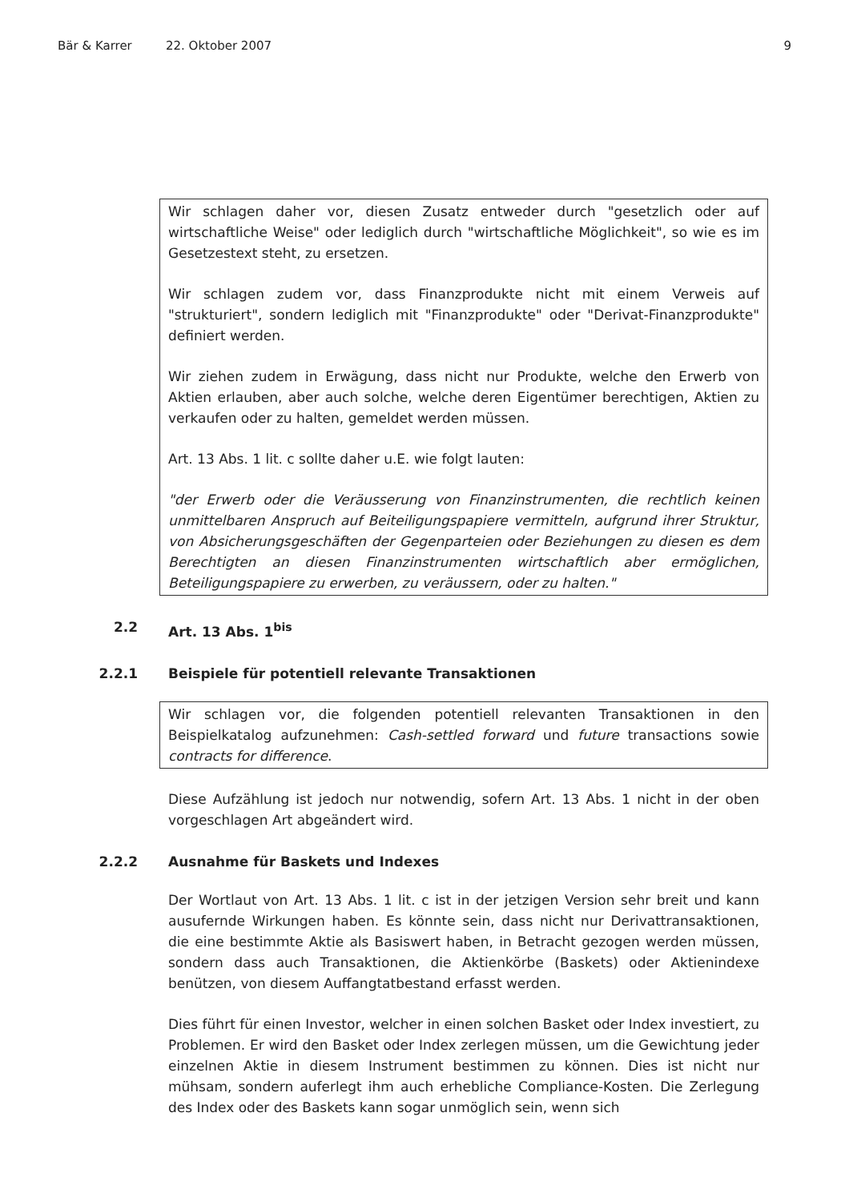Bär & Karrer 22. Oktober 2007 9
Wir schlagen daher vor, diesen Zusatz entweder durch "gesetzlich oder auf wirtschaftliche Weise" oder lediglich durch "wirtschaftliche Möglichkeit", so wie es im Gesetzestext steht, zu ersetzen.
Wir schlagen zudem vor, dass Finanzprodukte nicht mit einem Verweis auf "strukturiert", sondern lediglich mit "Finanzprodukte" oder "Derivat-Finanzprodukte" definiert werden.
Wir ziehen zudem in Erwägung, dass nicht nur Produkte, welche den Erwerb von Aktien erlauben, aber auch solche, welche deren Eigentümer berechtigen, Aktien zu verkaufen oder zu halten, gemeldet werden müssen.
Art. 13 Abs. 1 lit. c sollte daher u.E. wie folgt lauten:
"der Erwerb oder die Veräusserung von Finanzinstrumenten, die rechtlich keinen unmittelbaren Anspruch auf Beiteiligungspapiere vermitteln, aufgrund ihrer Struktur, von Absicherungsgeschäften der Gegenparteien oder Beziehungen zu diesen es dem Berechtigten an diesen Finanzinstrumenten wirtschaftlich aber ermöglichen, Beteiligungspapiere zu erwerben, zu veräussern, oder zu halten."
2.2 Art. 13 Abs. 1<sup>bis</sup>
2.2.1 Beispiele für potentiell relevante Transaktionen
Wir schlagen vor, die folgenden potentiell relevanten Transaktionen in den Beispielkatalog aufzunehmen: Cash-settled forward und future transactions sowie contracts for difference.
Diese Aufzählung ist jedoch nur notwendig, sofern Art. 13 Abs. 1 nicht in der oben vorgeschlagen Art abgeändert wird.
2.2.2 Ausnahme für Baskets und Indexes
Der Wortlaut von Art. 13 Abs. 1 lit. c ist in der jetzigen Version sehr breit und kann ausufernde Wirkungen haben. Es könnte sein, dass nicht nur Derivattransaktionen, die eine bestimmte Aktie als Basiswert haben, in Betracht gezogen werden müssen, sondern dass auch Transaktionen, die Aktienkörbe (Baskets) oder Aktienindexe benützen, von diesem Auffangtatbestand erfasst werden.
Dies führt für einen Investor, welcher in einen solchen Basket oder Index investiert, zu Problemen. Er wird den Basket oder Index zerlegen müssen, um die Gewichtung jeder einzelnen Aktie in diesem Instrument bestimmen zu können. Dies ist nicht nur mühsam, sondern auferlegt ihm auch erhebliche Compliance-Kosten. Die Zerlegung des Index oder des Baskets kann sogar unmöglich sein, wenn sich